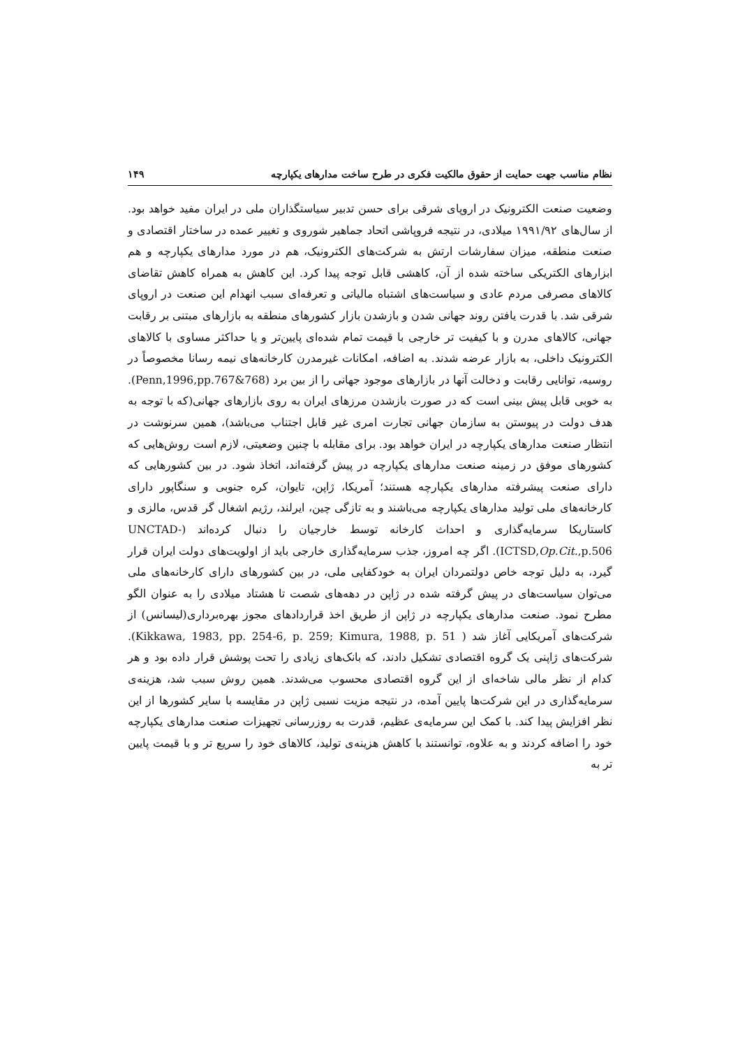نظام مناسب جهت حمایت از حقوق مالکیت فکری در طرح ساخت مدارهای یکپارچه ۱۴۹
وضعیت صنعت الکترونیک در اروپای شرقی برای حسن تدبیر سیاستگذاران ملی در ایران مفید خواهد بود. از سال‌های ۱۹۹۱/۹۲ میلادی، در نتیجه فروپاشی اتحاد جماهیر شوروی و تغییر عمده در ساختار اقتصادی و صنعت منطقه، میزان سفارشات ارتش به شرکت‌های الکترونیک، هم در مورد مدارهای یکپارچه و هم ابزارهای الکتریکی ساخته شده از آن، کاهشی قابل توجه پیدا کرد. این کاهش به همراه کاهش تقاضای کالاهای مصرفی مردم عادی و سیاست‌های اشتباه مالیاتی و تعرفه‌ای سبب انهدام این صنعت در اروپای شرقی شد. با قدرت یافتن روند جهانی شدن و بازشدن بازار کشورهای منطقه به بازارهای مبتنی بر رقابت جهانی، کالاهای مدرن و با کیفیت تر خارجی با قیمت تمام شده‌ای پایین‌تر و یا حداکثر مساوی با کالاهای الکترونیک داخلی، به بازار عرضه شدند. به اضافه، امکانات غیرمدرن کارخانه‌های نیمه رسانا مخصوصاً در روسیه، توانایی رقابت و دخالت آنها در بازارهای موجود جهانی را از بین برد (Penn,1996,pp.767&768). به خوبی قابل پیش بینی است که در صورت بازشدن مرزهای ایران به روی بازارهای جهانی(که با توجه به هدف دولت در پیوستن به سازمان جهانی تجارت امری غیر قابل اجتناب می‌باشد)، همین سرنوشت در انتظار صنعت مدارهای یکپارچه در ایران خواهد بود. برای مقابله با چنین وضعیتی، لازم است روش‌هایی که کشورهای موفق در زمینه صنعت مدارهای یکپارچه در پیش گرفته‌اند، اتخاذ شود. در بین کشورهایی که دارای صنعت پیشرفته مدارهای یکپارچه هستند؛ آمریکا، ژاپن، تایوان، کره جنوبی و سنگاپور دارای کارخانه‌های ملی تولید مدارهای یکپارچه می‌باشند و به تازگی چین، ایرلند، رژیم اشغال گر قدس، مالزی و کاستاریکا سرمایه‌گذاری و احداث کارخانه توسط خارجیان را دنبال کرده‌اند (UNCTAD-ICTSD,Op.Cit.,p.506). اگر چه امروز، جذب سرمایه‌گذاری خارجی باید از اولویت‌های دولت ایران قرار گیرد، به دلیل توجه خاص دولتمردان ایران به خودکفایی ملی، در بین کشورهای دارای کارخانه‌های ملی می‌توان سیاست‌های در پیش گرفته شده در ژاپن در دهه‌های شصت تا هشتاد میلادی را به عنوان الگو مطرح نمود. صنعت مدارهای یکپارچه در ژاپن از طریق اخذ قراردادهای مجوز بهره‌برداری(لیسانس) از شرکت‌های آمریکایی آغاز شد ( Kikkawa, 1983, pp. 254-6, p. 259; Kimura, 1988, p. 51). شرکت‌های ژاپنی یک گروه اقتصادی تشکیل دادند، که بانک‌های زیادی را تحت پوشش قرار داده بود و هر کدام از نظر مالی شاخه‌ای از این گروه اقتصادی محسوب می‌شدند. همین روش سبب شد، هزینه‌ی سرمایه‌گذاری در این شرکت‌ها پایین آمده، در نتیجه مزیت نسبی ژاپن در مقایسه با سایر کشورها از این نظر افزایش پیدا کند. با کمک این سرمایه‌ی عظیم، قدرت به روزرسانی تجهیزات صنعت مدارهای یکپارچه خود را اضافه کردند و به علاوه، توانستند با کاهش هزینه‌ی تولید، کالاهای خود را سریع تر و با قیمت پایین تر به